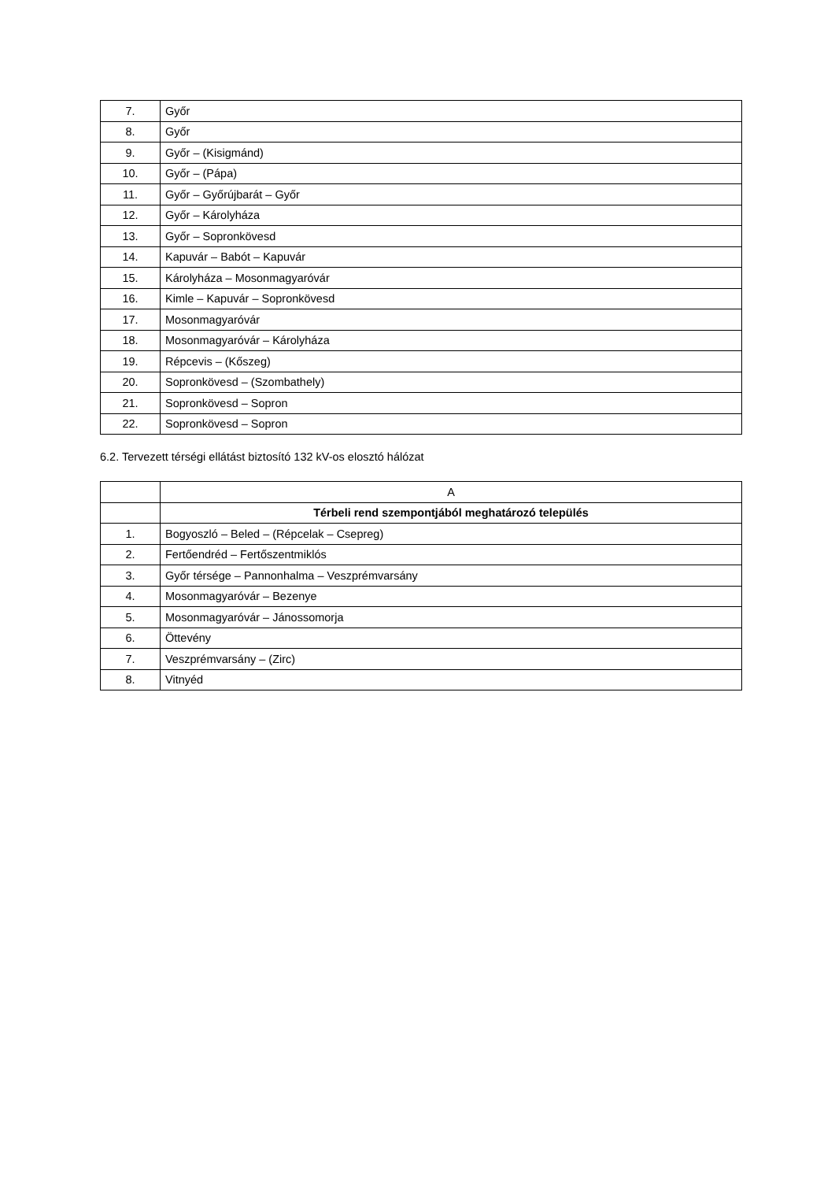| 7. | Győr |
| 8. | Győr |
| 9. | Győr – (Kisigmánd) |
| 10. | Győr – (Pápa) |
| 11. | Győr – Győrújbarát – Győr |
| 12. | Győr – Károlyháza |
| 13. | Győr – Sopronkövesd |
| 14. | Kapuvár – Babót – Kapuvár |
| 15. | Károlyháza – Mosonmagyaróvár |
| 16. | Kimle – Kapuvár – Sopronkövesd |
| 17. | Mosonmagyaróvár |
| 18. | Mosonmagyaróvár – Károlyháza |
| 19. | Répcevis – (Kőszeg) |
| 20. | Sopronkövesd – (Szombathely) |
| 21. | Sopronkövesd – Sopron |
| 22. | Sopronkövesd – Sopron |
6.2. Tervezett térségi ellátást biztosító 132 kV-os elosztó hálózat
| | A |
| --- | --- |
| | Térbeli rend szempontjából meghatározó település |
| 1. | Bogyoszló – Beled – (Répcelak – Csepreg) |
| 2. | Fertőendréd – Fertőszentmiklós |
| 3. | Győr térsége – Pannonhalma – Veszprémvarsány |
| 4. | Mosonmagyaróvár – Bezenye |
| 5. | Mosonmagyaróvár – Jánossomorja |
| 6. | Öttevény |
| 7. | Veszprémvarsány – (Zirc) |
| 8. | Vitnyéd |